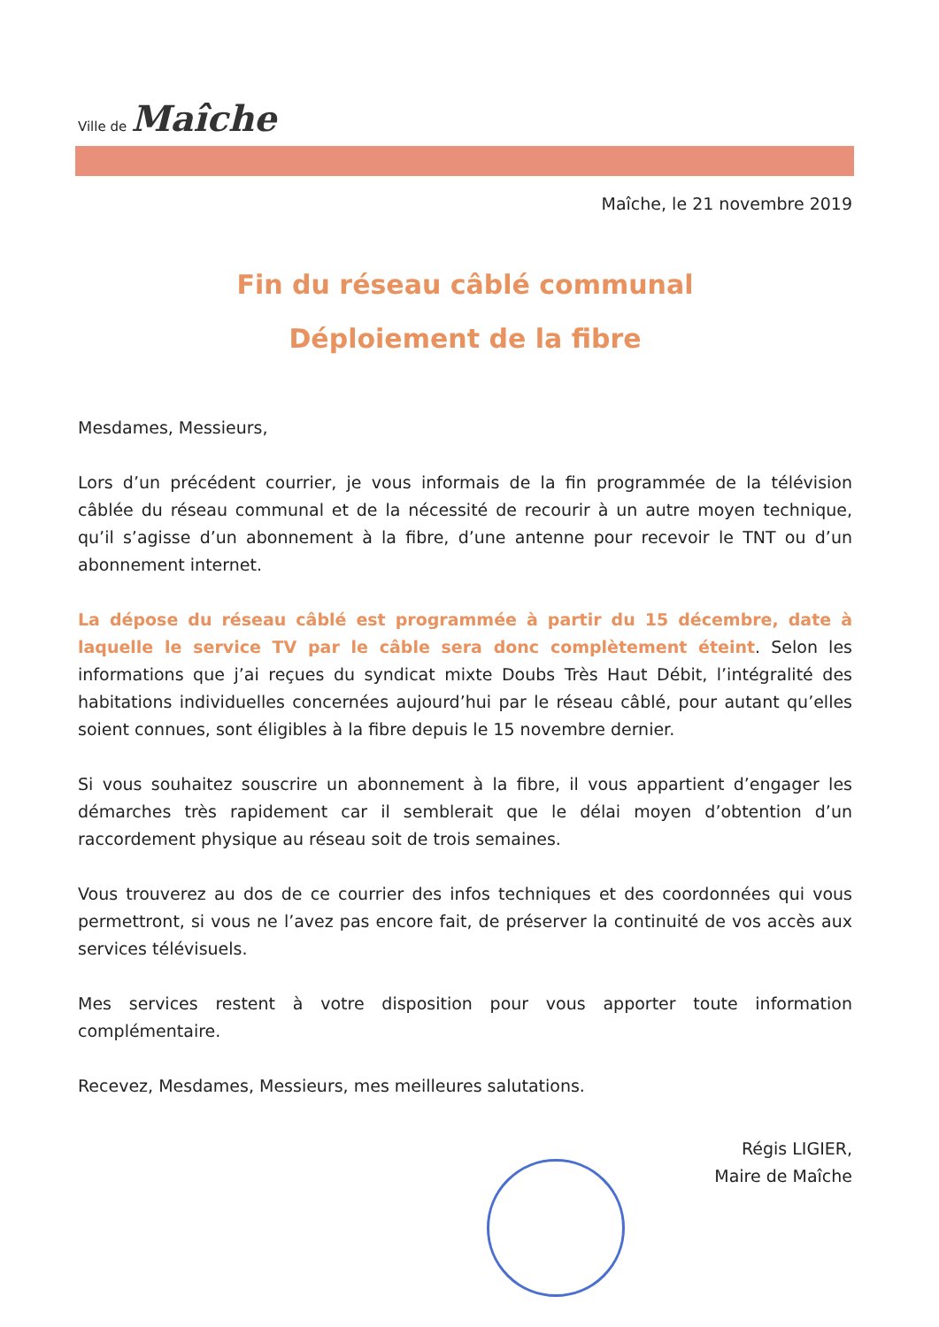Ville de Maîche
Maîche, le 21 novembre 2019
Fin du réseau câblé communal
Déploiement de la fibre
Mesdames, Messieurs,
Lors d’un précédent courrier, je vous informais de la fin programmée de la télévision câblée du réseau communal et de la nécessité de recourir à un autre moyen technique, qu’il s’agisse d’un abonnement à la fibre, d’une antenne pour recevoir le TNT ou d’un abonnement internet.
La dépose du réseau câblé est programmée à partir du 15 décembre, date à laquelle le service TV par le câble sera donc complètement éteint. Selon les informations que j’ai reçues du syndicat mixte Doubs Très Haut Débit, l’intégralité des habitations individuelles concernées aujourd’hui par le réseau câblé, pour autant qu’elles soient connues, sont éligibles à la fibre depuis le 15 novembre dernier.
Si vous souhaitez souscrire un abonnement à la fibre, il vous appartient d’engager les démarches très rapidement car il semblerait que le délai moyen d’obtention d’un raccordement physique au réseau soit de trois semaines.
Vous trouverez au dos de ce courrier des infos techniques et des coordonnées qui vous permettront, si vous ne l’avez pas encore fait, de préserver la continuité de vos accès aux services télévisuels.
Mes services restent à votre disposition pour vous apporter toute information complémentaire.
Recevez, Mesdames, Messieurs, mes meilleures salutations.
Régis LIGIER,
Maire de Maîche